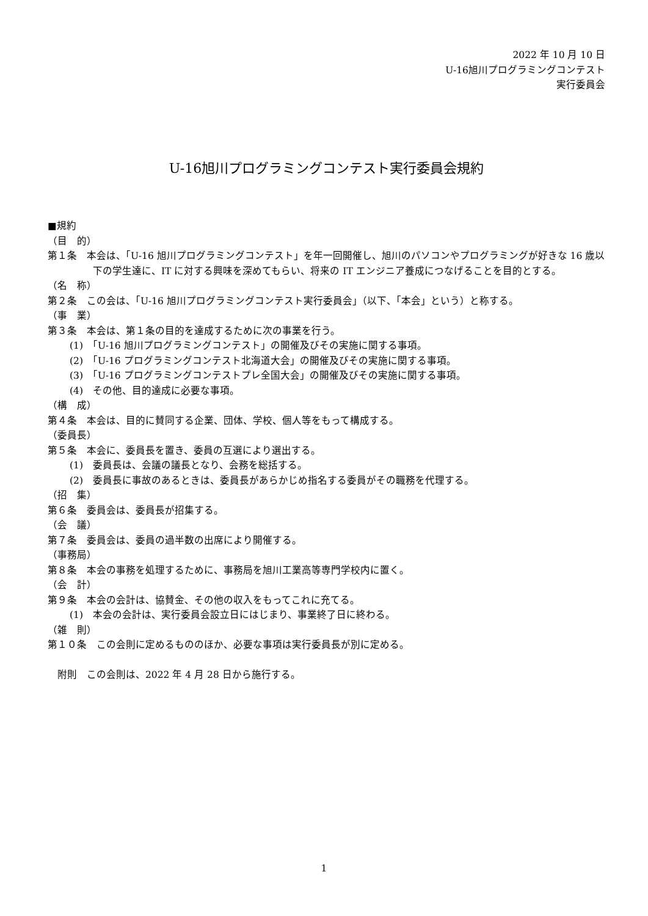2022 年 10 月 10 日
U-16旭川プログラミングコンテスト
実行委員会
U-16旭川プログラミングコンテスト実行委員会規約
■規約
（目　的）
第１条　本会は、「U-16 旭川プログラミングコンテスト」を年一回開催し、旭川のパソコンやプログラミングが好きな 16 歳以下の学生達に、IT に対する興味を深めてもらい、将来の IT エンジニア養成につなげることを目的とする。
（名　称）
第２条　この会は、「U-16 旭川プログラミングコンテスト実行委員会」（以下、「本会」という）と称する。
（事　業）
第３条　本会は、第１条の目的を達成するために次の事業を行う。
(1)　「U-16 旭川プログラミングコンテスト」の開催及びその実施に関する事項。
(2)　「U-16 プログラミングコンテスト北海道大会」の開催及びその実施に関する事項。
(3)　「U-16 プログラミングコンテストプレ全国大会」の開催及びその実施に関する事項。
(4)　その他、目的達成に必要な事項。
（構　成）
第４条　本会は、目的に賛同する企業、団体、学校、個人等をもって構成する。
（委員長）
第５条　本会に、委員長を置き、委員の互選により選出する。
(1)　委員長は、会議の議長となり、会務を総括する。
(2)　委員長に事故のあるときは、委員長があらかじめ指名する委員がその職務を代理する。
（招　集）
第６条　委員会は、委員長が招集する。
（会　議）
第７条　委員会は、委員の過半数の出席により開催する。
（事務局）
第８条　本会の事務を処理するために、事務局を旭川工業高等専門学校内に置く。
（会　計）
第９条　本会の会計は、協賛金、その他の収入をもってこれに充てる。
(1)　本会の会計は、実行委員会設立日にはじまり、事業終了日に終わる。
（雑　則）
第１０条　この会則に定めるもののほか、必要な事項は実行委員長が別に定める。
附則　この会則は、2022 年 4 月 28 日から施行する。
1